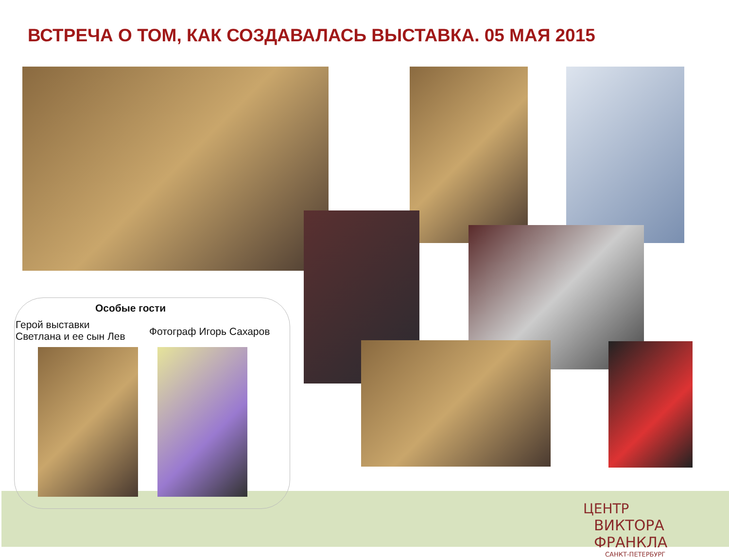ВСТРЕЧА О ТОМ, КАК СОЗДАВАЛАСЬ ВЫСТАВКА. 05 МАЯ 2015
Особые гости
Герой выставки
Светлана и ее сын Лев
Фотограф Игорь Сахаров
ЦЕНТР
ВИКТОРА ФРАНКЛА
САНКТ-ПЕТЕРБУРГ